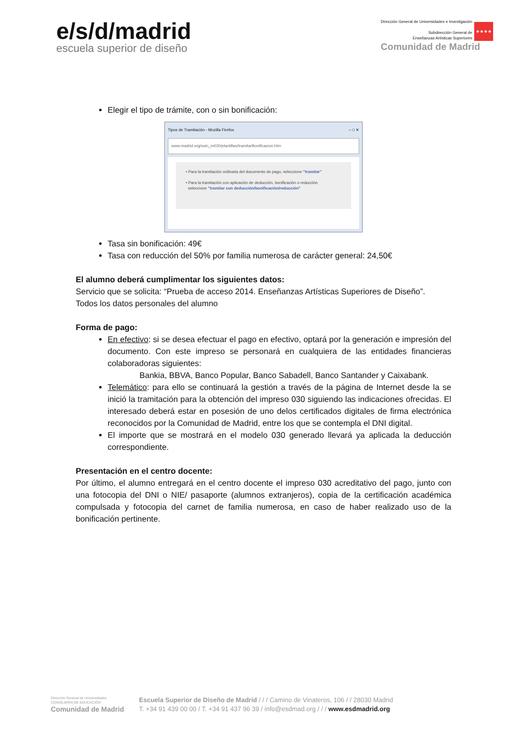e/s/d/madrid
escuela superior de diseño
Dirección General de Universidades e Investigación
Subdirección General de
Enseñanzas Artísticas Superiores
★★★★
Comunidad de Madrid
Elegir el tipo de trámite, con o sin bonificación:
Tipos de Tramitación - Mozilla Firefox – □ ✕
www.madrid.org/suin_m030/plantillas/tramitarBonificacion.htm
• Para la tramitación ordinaria del documento de pago, seleccione "tramitar"
• Para la tramitación con aplicación de deducción, bonificación o reducción
seleccione "tramitar con deducción/bonificación/reducción"
Tasa sin bonificación: 49€
Tasa con reducción del 50% por familia numerosa de carácter general: 24,50€
El alumno deberá cumplimentar los siguientes datos:
Servicio que se solicita: “Prueba de acceso 2014. Enseñanzas Artísticas Superiores de Diseño”.
Todos los datos personales del alumno
Forma de pago:
En efectivo: si se desea efectuar el pago en efectivo, optará por la generación e impresión del documento. Con este impreso se personará en cualquiera de las entidades financieras colaboradoras siguientes:
Bankia, BBVA, Banco Popular, Banco Sabadell, Banco Santander y Caixabank.
Telemático: para ello se continuará la gestión a través de la página de Internet desde la se inició la tramitación para la obtención del impreso 030 siguiendo las indicaciones ofrecidas. El interesado deberá estar en posesión de uno delos certificados digitales de firma electrónica reconocidos por la Comunidad de Madrid, entre los que se contempla el DNI digital.
El importe que se mostrará en el modelo 030 generado llevará ya aplicada la deducción correspondiente.
Presentación en el centro docente:
Por último, el alumno entregará en el centro docente el impreso 030 acreditativo del pago, junto con una fotocopia del DNI o NIE/ pasaporte (alumnos extranjeros), copia de la certificación académica compulsada y fotocopia del carnet de familia numerosa, en caso de haber realizado uso de la bonificación pertinente.
Dirección General de Universidades
CONSEJERÍA DE EDUCACIÓN
Comunidad de Madrid
Escuela Superior de Diseño de Madrid / / / Camino de Vinateros, 106 / / 28030 Madrid
T. +34 91 439 00 00 / T. +34 91 437 96 39 / info@esdmad.org / / / www.esdmadrid.org